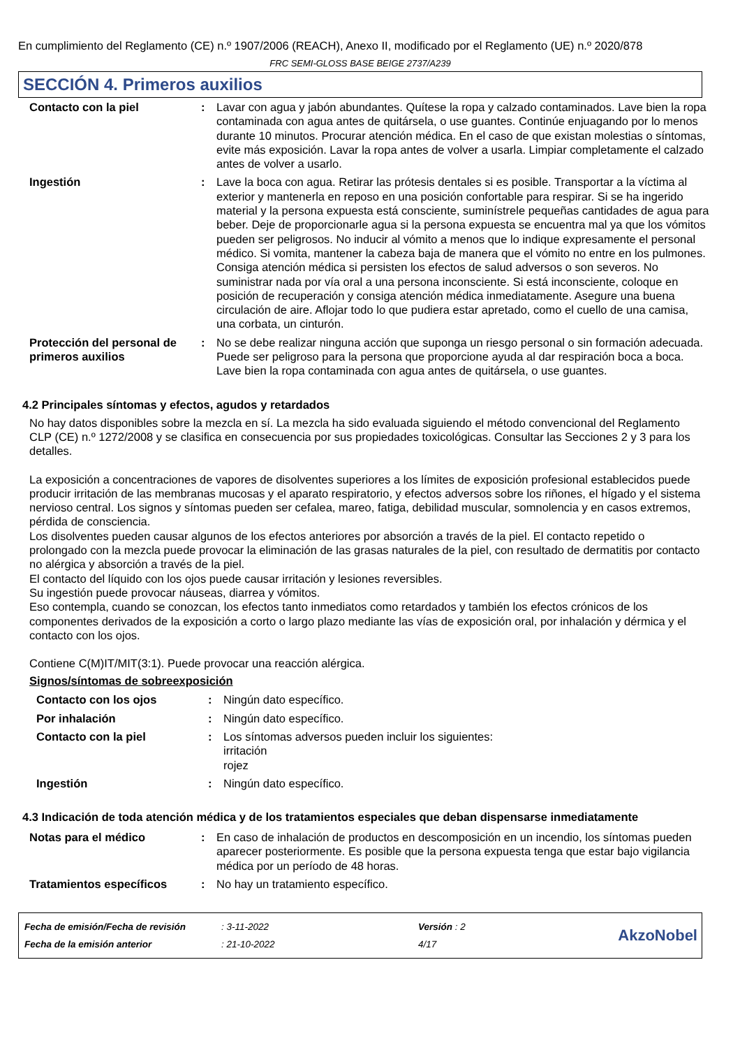En cumplimiento del Reglamento (CE) n.º 1907/2006 (REACH), Anexo II, modificado por el Reglamento (UE) n.º 2020/878
FRC SEMI-GLOSS BASE BEIGE 2737/A239
SECCIÓN 4. Primeros auxilios
| Contacto con la piel | : | Lavar con agua y jabón abundantes. Quítese la ropa y calzado contaminados. Lave bien la ropa contaminada con agua antes de quitársela, o use guantes. Continúe enjuagando por lo menos durante 10 minutos. Procurar atención médica. En el caso de que existan molestias o síntomas, evite más exposición. Lavar la ropa antes de volver a usarla. Limpiar completamente el calzado antes de volver a usarlo. |
| Ingestión | : | Lave la boca con agua. Retirar las prótesis dentales si es posible. Transportar a la víctima al exterior y mantenerla en reposo en una posición confortable para respirar. Si se ha ingerido material y la persona expuesta está consciente, suminístrele pequeñas cantidades de agua para beber. Deje de proporcionarle agua si la persona expuesta se encuentra mal ya que los vómitos pueden ser peligrosos. No inducir al vómito a menos que lo indique expresamente el personal médico. Si vomita, mantener la cabeza baja de manera que el vómito no entre en los pulmones. Consiga atención médica si persisten los efectos de salud adversos o son severos. No suministrar nada por vía oral a una persona inconsciente. Si está inconsciente, coloque en posición de recuperación y consiga atención médica inmediatamente. Asegure una buena circulación de aire. Aflojar todo lo que pudiera estar apretado, como el cuello de una camisa, una corbata, un cinturón. |
| Protección del personal de primeros auxilios | : | No se debe realizar ninguna acción que suponga un riesgo personal o sin formación adecuada. Puede ser peligroso para la persona que proporcione ayuda al dar respiración boca a boca. Lave bien la ropa contaminada con agua antes de quitársela, o use guantes. |
4.2 Principales síntomas y efectos, agudos y retardados
No hay datos disponibles sobre la mezcla en sí. La mezcla ha sido evaluada siguiendo el método convencional del Reglamento CLP (CE) n.º 1272/2008 y se clasifica en consecuencia por sus propiedades toxicológicas. Consultar las Secciones 2 y 3 para los detalles.
La exposición a concentraciones de vapores de disolventes superiores a los límites de exposición profesional establecidos puede producir irritación de las membranas mucosas y el aparato respiratorio, y efectos adversos sobre los riñones, el hígado y el sistema nervioso central. Los signos y síntomas pueden ser cefalea, mareo, fatiga, debilidad muscular, somnolencia y en casos extremos, pérdida de consciencia.
Los disolventes pueden causar algunos de los efectos anteriores por absorción a través de la piel. El contacto repetido o prolongado con la mezcla puede provocar la eliminación de las grasas naturales de la piel, con resultado de dermatitis por contacto no alérgica y absorción a través de la piel.
El contacto del líquido con los ojos puede causar irritación y lesiones reversibles.
Su ingestión puede provocar náuseas, diarrea y vómitos.
Eso contempla, cuando se conozcan, los efectos tanto inmediatos como retardados y también los efectos crónicos de los componentes derivados de la exposición a corto o largo plazo mediante las vías de exposición oral, por inhalación y dérmica y el contacto con los ojos.
Contiene C(M)IT/MIT(3:1). Puede provocar una reacción alérgica.
Signos/síntomas de sobreexposición
| Contacto con los ojos | : | Ningún dato específico. |
| Por inhalación | : | Ningún dato específico. |
| Contacto con la piel | : | Los síntomas adversos pueden incluir los siguientes: irritación rojez |
| Ingestión | : | Ningún dato específico. |
4.3 Indicación de toda atención médica y de los tratamientos especiales que deban dispensarse inmediatamente
| Notas para el médico | : | En caso de inhalación de productos en descomposición en un incendio, los síntomas pueden aparecer posteriormente. Es posible que la persona expuesta tenga que estar bajo vigilancia médica por un período de 48 horas. |
| Tratamientos específicos | : | No hay un tratamiento específico. |
| Fecha de emisión/Fecha de revisión | : 3-11-2022 | Versión : 2 |
| Fecha de la emisión anterior | : 21-10-2022 | 4/17 |
AkzoNobel